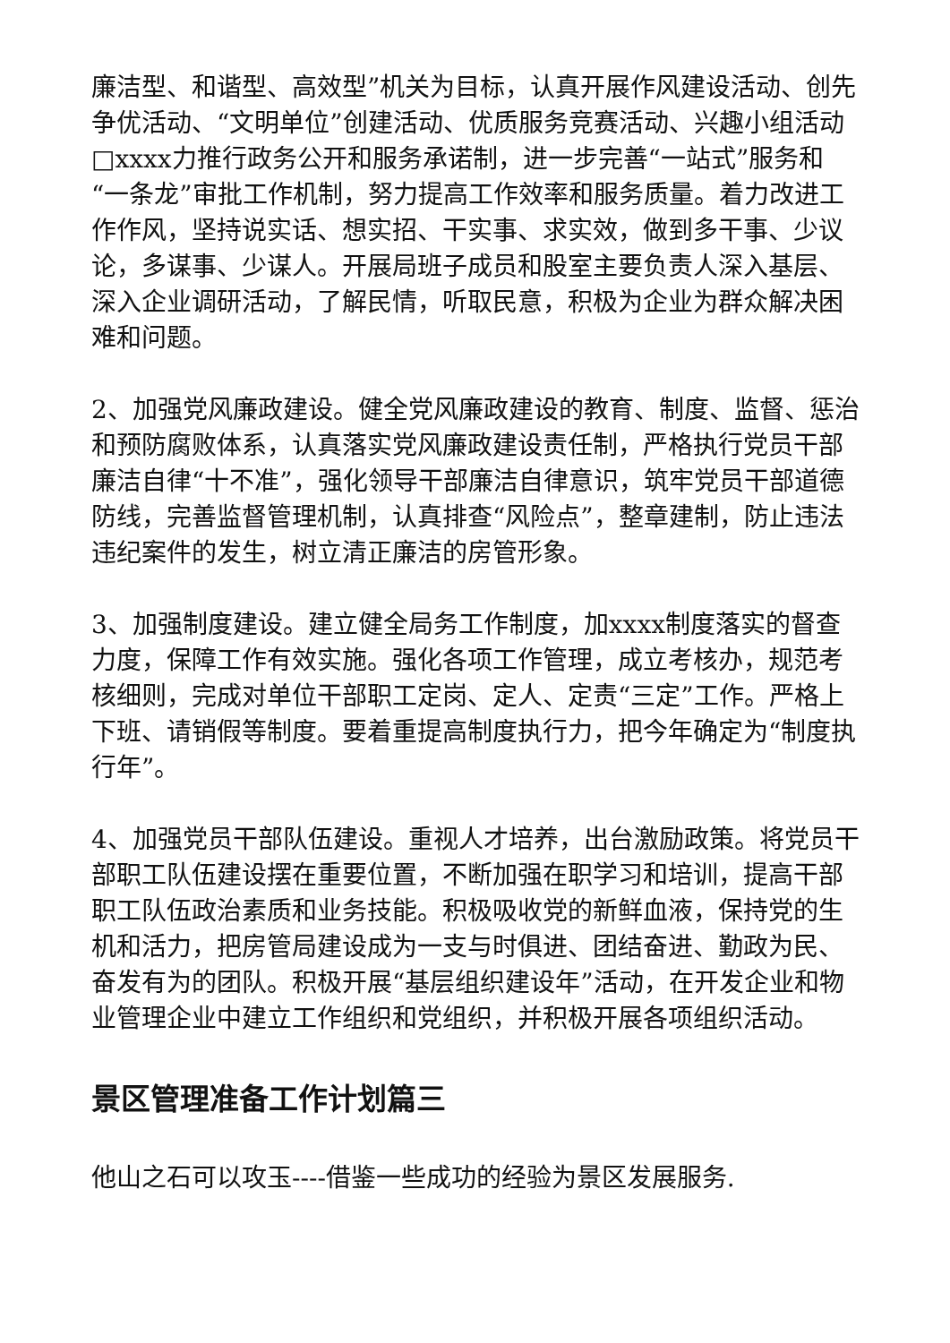廉洁型、和谐型、高效型”机关为目标，认真开展作风建设活动、创先争优活动、“文明单位”创建活动、优质服务竞赛活动、兴趣小组活动□xxxx力推行政务公开和服务承诺制，进一步完善“一站式”服务和“一条龙”审批工作机制，努力提高工作效率和服务质量。着力改进工作作风，坚持说实话、想实招、干实事、求实效，做到多干事、少议论，多谋事、少谋人。开展局班子成员和股室主要负责人深入基层、深入企业调研活动，了解民情，听取民意，积极为企业为群众解决困难和问题。
2、加强党风廉政建设。健全党风廉政建设的教育、制度、监督、惩治和预防腐败体系，认真落实党风廉政建设责任制，严格执行党员干部廉洁自律“十不准”，强化领导干部廉洁自律意识，筑牢党员干部道德防线，完善监督管理机制，认真排查“风险点”，整章建制，防止违法违纪案件的发生，树立清正廉洁的房管形象。
3、加强制度建设。建立健全局务工作制度，加xxxx制度落实的督查力度，保障工作有效实施。强化各项工作管理，成立考核办，规范考核细则，完成对单位干部职工定岗、定人、定责“三定”工作。严格上下班、请销假等制度。要着重提高制度执行力，把今年确定为“制度执行年”。
4、加强党员干部队伍建设。重视人才培养，出台激励政策。将党员干部职工队伍建设摆在重要位置，不断加强在职学习和培训，提高干部职工队伍政治素质和业务技能。积极吸收党的新鲜血液，保持党的生机和活力，把房管局建设成为一支与时俱进、团结奋进、勤政为民、奋发有为的团队。积极开展“基层组织建设年”活动，在开发企业和物业管理企业中建立工作组织和党组织，并积极开展各项组织活动。
景区管理准备工作计划篇三
他山之石可以攻玉----借鉴一些成功的经验为景区发展服务.